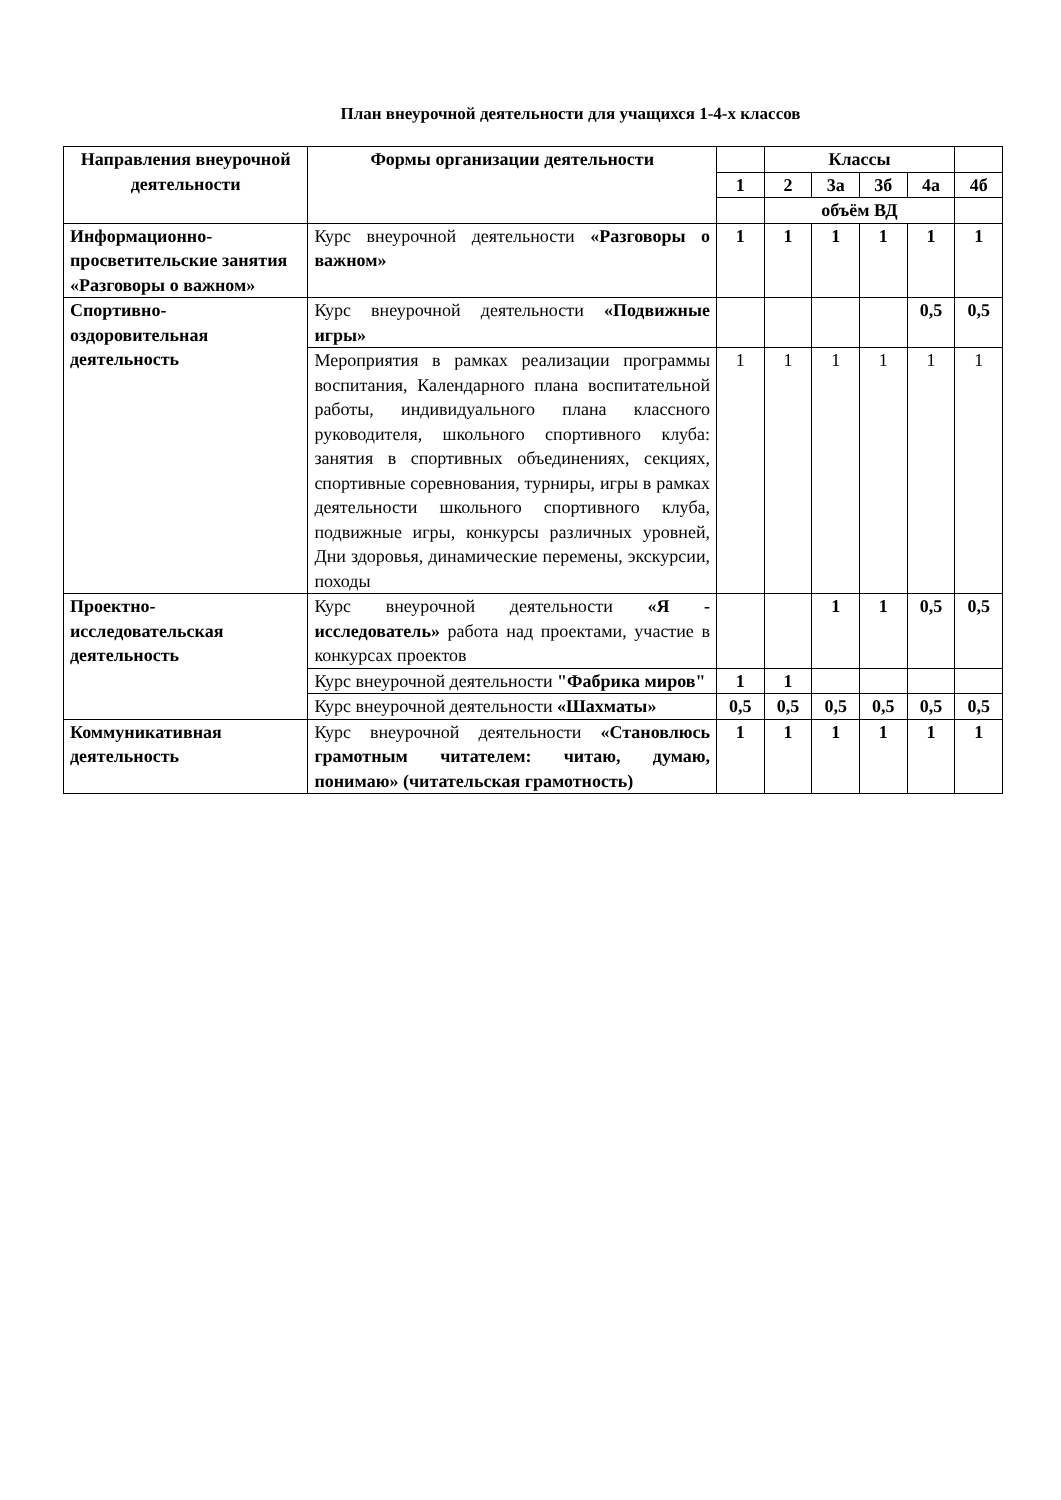План внеурочной деятельности для учащихся 1-4-х классов
| Направления внеурочной деятельности | Формы организации деятельности | | Классы | | | | |
| --- | --- | --- | --- | --- | --- | --- | --- |
| | | 1 | 2 | 3а | 3б | 4а | 4б |
| | | | объём ВД | | | | |
| Информационно-просветительские занятия «Разговоры о важном» | Курс внеурочной деятельности «Разговоры о важном» | 1 | 1 | 1 | 1 | 1 | 1 |
| Спортивно-оздоровительная деятельность | Курс внеурочной деятельности «Подвижные игры» | | | | | 0,5 | 0,5 |
| | Мероприятия в рамках реализации программы воспитания, Календарного плана воспитательной работы, индивидуального плана классного руководителя, школьного спортивного клуба: занятия в спортивных объединениях, секциях, спортивные соревнования, турниры, игры в рамках деятельности школьного спортивного клуба, подвижные игры, конкурсы различных уровней, Дни здоровья, динамические перемены, экскурсии, походы | 1 | 1 | 1 | 1 | 1 | 1 |
| Проектно-исследовательская деятельность | Курс внеурочной деятельности «Я - исследователь» работа над проектами, участие в конкурсах проектов | | | 1 | 1 | 0,5 | 0,5 |
| | Курс внеурочной деятельности "Фабрика миров" | 1 | 1 | | | | |
| | Курс внеурочной деятельности «Шахматы» | 0,5 | 0,5 | 0,5 | 0,5 | 0,5 | 0,5 |
| Коммуникативная деятельность | Курс внеурочной деятельности «Становлюсь грамотным читателем: читаю, думаю, понимаю» (читательская грамотность) | 1 | 1 | 1 | 1 | 1 | 1 |